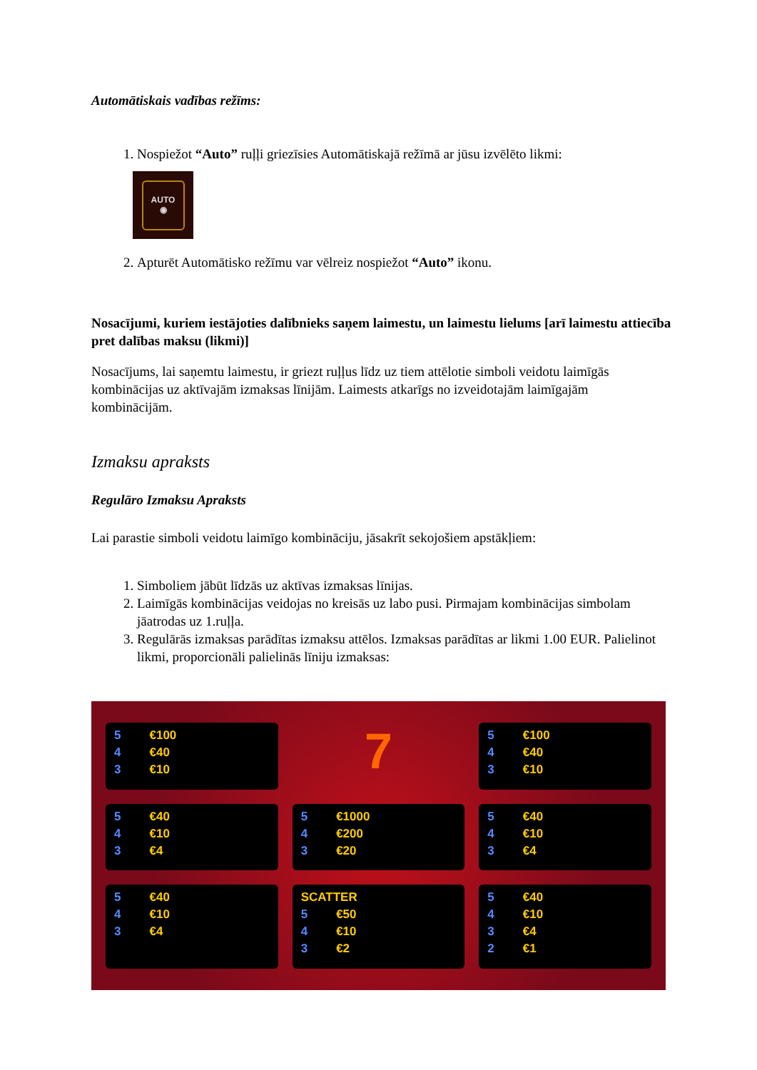Automātiskais vadības režīms:
1. Nospiežot “Auto” ruļļi griezīsies Automātiskajā režīmā ar jūsu izvēlēto likmi:
AUTO
◉
2. Apturēt Automātisko režīmu var vēlreiz nospiežot “Auto” ikonu.
Nosacījumi, kuriem iestājoties dalībnieks saņem laimestu, un laimestu lielums [arī laimestu attiecība pret dalības maksu (likmi)]
Nosacījums, lai saņemtu laimestu, ir griezt ruļļus līdz uz tiem attēlotie simboli veidotu laimīgās kombinācijas uz aktīvajām izmaksas līnijām. Laimests atkarīgs no izveidotajām laimīgajām kombinācijām.
Izmaksu apraksts
Regulāro Izmaksu Apraksts
Lai parastie simboli veidotu laimīgo kombināciju, jāsakrīt sekojošiem apstākļiem:
1. Simboliem jābūt līdzās uz aktīvas izmaksas līnijas.
2. Laimīgās kombinācijas veidojas no kreisās uz labo pusi. Pirmajam kombinācijas simbolam jāatrodas uz 1.ruļļa.
3. Regulārās izmaksas parādītas izmaksu attēlos. Izmaksas parādītas ar likmi 1.00 EUR. Palielinot likmi, proporcionāli palielinās līniju izmaksas:
5 €100
4 €40
3 €10
7
5 €100
4 €40
3 €10
5 €40
4 €10
3 €4
5 €1000
4 €200
3 €20
5 €40
4 €10
3 €4
5 €40
4 €10
3 €4
SCATTER
5 €50
4 €10
3 €2
5 €40
4 €10
3 €4
2 €1